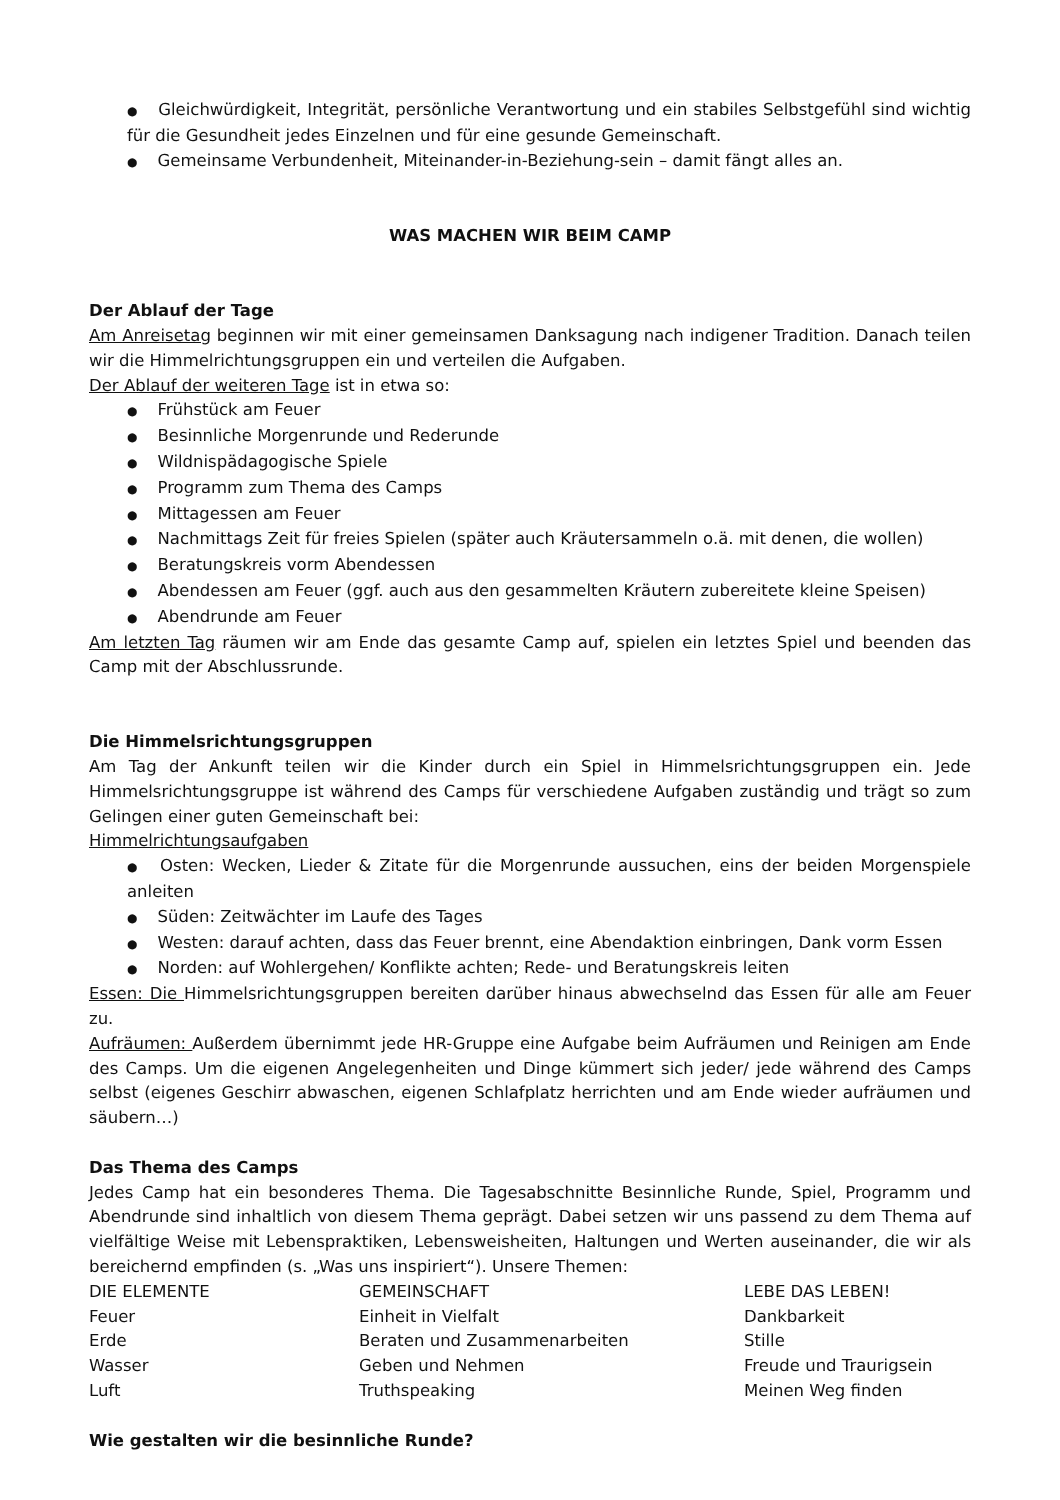● Gleichwürdigkeit, Integrität, persönliche Verantwortung und ein stabiles Selbstgefühl sind wichtig für die Gesundheit jedes Einzelnen und für eine gesunde Gemeinschaft.
● Gemeinsame Verbundenheit, Miteinander-in-Beziehung-sein – damit fängt alles an.
WAS MACHEN WIR BEIM CAMP
Der Ablauf der Tage
Am Anreisetag beginnen wir mit einer gemeinsamen Danksagung nach indigener Tradition. Danach teilen wir die Himmelrichtungsgruppen ein und verteilen die Aufgaben.
Der Ablauf der weiteren Tage ist in etwa so:
● Frühstück am Feuer
● Besinnliche Morgenrunde und Rederunde
● Wildnispädagogische Spiele
● Programm zum Thema des Camps
● Mittagessen am Feuer
● Nachmittags Zeit für freies Spielen (später auch Kräutersammeln o.ä. mit denen, die wollen)
● Beratungskreis vorm Abendessen
● Abendessen am Feuer (ggf. auch aus den gesammelten Kräutern zubereitete kleine Speisen)
● Abendrunde am Feuer
Am letzten Tag räumen wir am Ende das gesamte Camp auf, spielen ein letztes Spiel und beenden das Camp mit der Abschlussrunde.
Die Himmelsrichtungsgruppen
Am Tag der Ankunft teilen wir die Kinder durch ein Spiel in Himmelsrichtungsgruppen ein. Jede Himmelsrichtungsgruppe ist während des Camps für verschiedene Aufgaben zuständig und trägt so zum Gelingen einer guten Gemeinschaft bei:
Himmelrichtungsaufgaben
● Osten: Wecken, Lieder & Zitate für die Morgenrunde aussuchen, eins der beiden Morgenspiele anleiten
● Süden: Zeitwächter im Laufe des Tages
● Westen: darauf achten, dass das Feuer brennt, eine Abendaktion einbringen, Dank vorm Essen
● Norden: auf Wohlergehen/ Konflikte achten; Rede- und Beratungskreis leiten
Essen: Die Himmelsrichtungsgruppen bereiten darüber hinaus abwechselnd das Essen für alle am Feuer zu.
Aufräumen: Außerdem übernimmt jede HR-Gruppe eine Aufgabe beim Aufräumen und Reinigen am Ende des Camps. Um die eigenen Angelegenheiten und Dinge kümmert sich jeder/ jede während des Camps selbst (eigenes Geschirr abwaschen, eigenen Schlafplatz herrichten und am Ende wieder aufräumen und säubern…)
Das Thema des Camps
Jedes Camp hat ein besonderes Thema. Die Tagesabschnitte Besinnliche Runde, Spiel, Programm und Abendrunde sind inhaltlich von diesem Thema geprägt. Dabei setzen wir uns passend zu dem Thema auf vielfältige Weise mit Lebenspraktiken, Lebensweisheiten, Haltungen und Werten auseinander, die wir als bereichernd empfinden (s. „Was uns inspiriert“). Unsere Themen:
| DIE ELEMENTE | GEMEINSCHAFT | LEBE DAS LEBEN! |
| Feuer | Einheit in Vielfalt | Dankbarkeit |
| Erde | Beraten und Zusammenarbeiten | Stille |
| Wasser | Geben und Nehmen | Freude und Traurigsein |
| Luft | Truthspeaking | Meinen Weg finden |
Wie gestalten wir die besinnliche Runde?